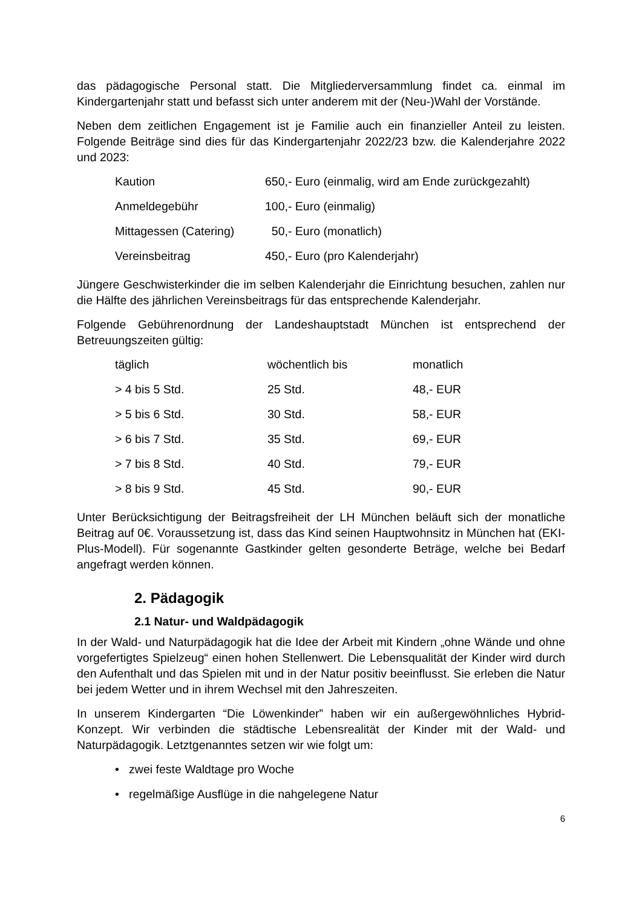das pädagogische Personal statt. Die Mitgliederversammlung findet ca. einmal im Kindergartenjahr statt und befasst sich unter anderem mit der (Neu-)Wahl der Vorstände.
Neben dem zeitlichen Engagement ist je Familie auch ein finanzieller Anteil zu leisten. Folgende Beiträge sind dies für das Kindergartenjahr 2022/23 bzw. die Kalenderjahre 2022 und 2023:
| Kaution | 650,- Euro (einmalig, wird am Ende zurückgezahlt) |
| Anmeldegebühr | 100,- Euro (einmalig) |
| Mittagessen (Catering) | 50,- Euro (monatlich) |
| Vereinsbeitrag | 450,- Euro (pro Kalenderjahr) |
Jüngere Geschwisterkinder die im selben Kalenderjahr die Einrichtung besuchen, zahlen nur die Hälfte des jährlichen Vereinsbeitrags für das entsprechende Kalenderjahr.
Folgende Gebührenordnung der Landeshauptstadt München ist entsprechend der Betreuungszeiten gültig:
| täglich | wöchentlich bis | monatlich |
| > 4 bis 5 Std. | 25 Std. | 48,- EUR |
| > 5 bis 6 Std. | 30 Std. | 58,- EUR |
| > 6 bis 7 Std. | 35 Std. | 69,- EUR |
| > 7 bis 8 Std. | 40 Std. | 79,- EUR |
| > 8 bis 9 Std. | 45 Std. | 90,- EUR |
Unter Berücksichtigung der Beitragsfreiheit der LH München beläuft sich der monatliche Beitrag auf 0€. Voraussetzung ist, dass das Kind seinen Hauptwohnsitz in München hat (EKI-Plus-Modell). Für sogenannte Gastkinder gelten gesonderte Beträge, welche bei Bedarf angefragt werden können.
2. Pädagogik
2.1 Natur- und Waldpädagogik
In der Wald- und Naturpädagogik hat die Idee der Arbeit mit Kindern „ohne Wände und ohne vorgefertigtes Spielzeug“ einen hohen Stellenwert. Die Lebensqualität der Kinder wird durch den Aufenthalt und das Spielen mit und in der Natur positiv beeinflusst. Sie erleben die Natur bei jedem Wetter und in ihrem Wechsel mit den Jahreszeiten.
In unserem Kindergarten “Die Löwenkinder” haben wir ein außergewöhnliches Hybrid-Konzept. Wir verbinden die städtische Lebensrealität der Kinder mit der Wald- und Naturpädagogik. Letztgenanntes setzen wir wie folgt um:
• zwei feste Waldtage pro Woche
• regelmäßige Ausflüge in die nahgelegene Natur
6